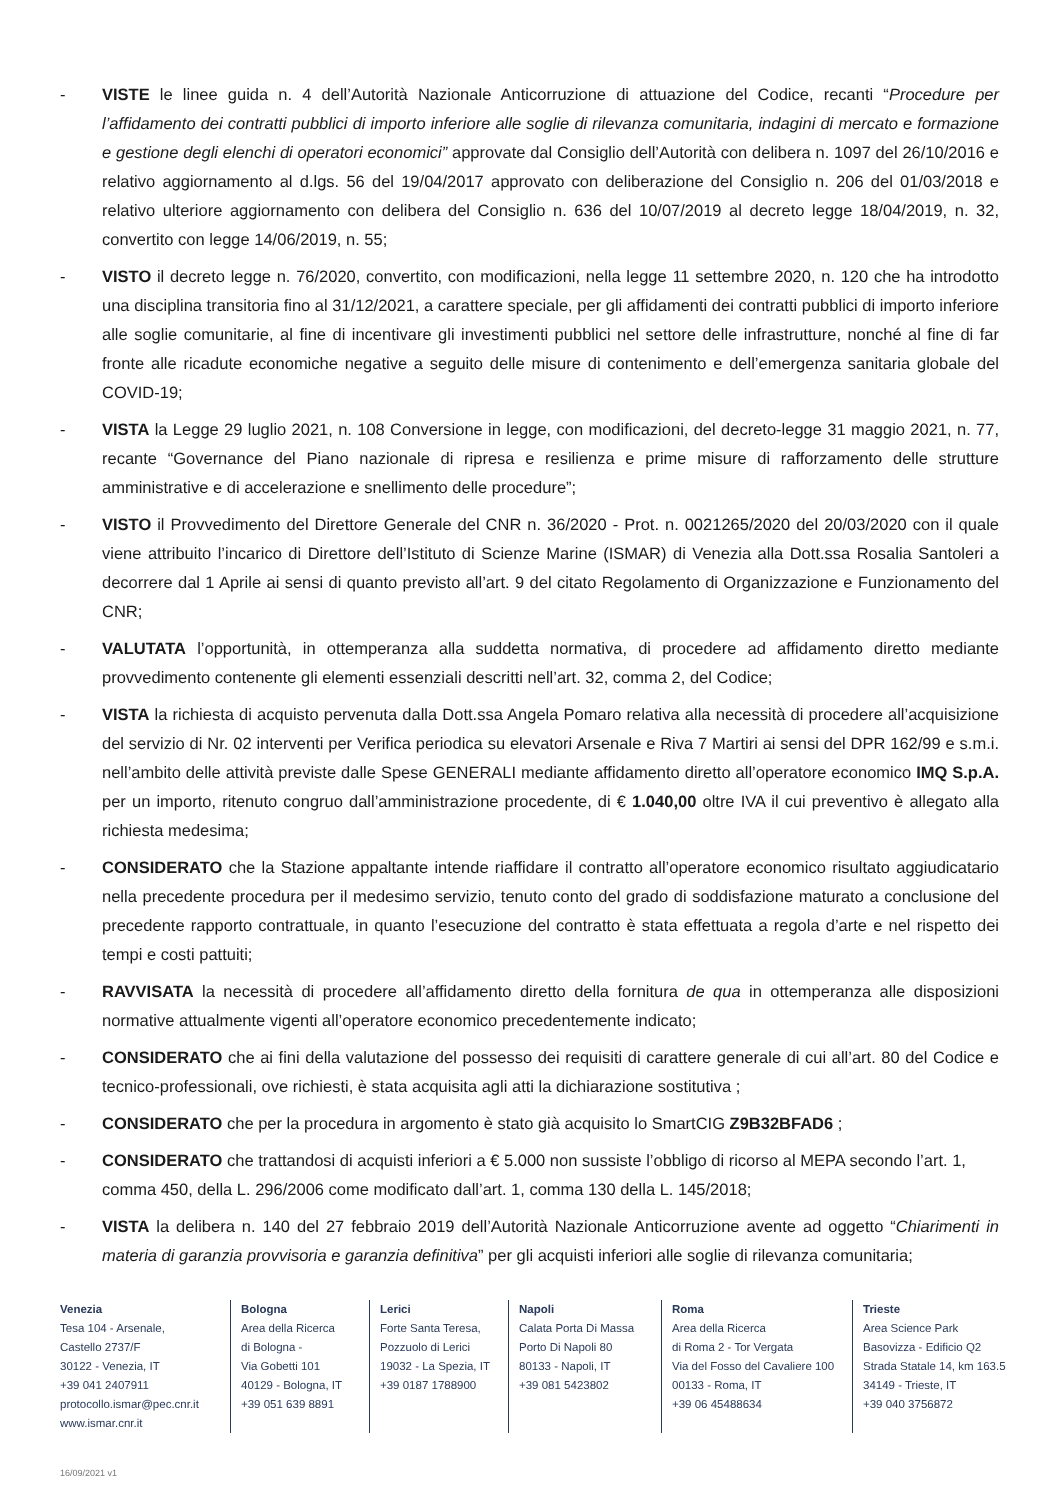- VISTE le linee guida n. 4 dell’Autorità Nazionale Anticorruzione di attuazione del Codice, recanti “Procedure per l’affidamento dei contratti pubblici di importo inferiore alle soglie di rilevanza comunitaria, indagini di mercato e formazione e gestione degli elenchi di operatori economici” approvate dal Consiglio dell’Autorità con delibera n. 1097 del 26/10/2016 e relativo aggiornamento al d.lgs. 56 del 19/04/2017 approvato con deliberazione del Consiglio n. 206 del 01/03/2018 e relativo ulteriore aggiornamento con delibera del Consiglio n. 636 del 10/07/2019 al decreto legge 18/04/2019, n. 32, convertito con legge 14/06/2019, n. 55;
- VISTO il decreto legge n. 76/2020, convertito, con modificazioni, nella legge 11 settembre 2020, n. 120 che ha introdotto una disciplina transitoria fino al 31/12/2021, a carattere speciale, per gli affidamenti dei contratti pubblici di importo inferiore alle soglie comunitarie, al fine di incentivare gli investimenti pubblici nel settore delle infrastrutture, nonché al fine di far fronte alle ricadute economiche negative a seguito delle misure di contenimento e dell’emergenza sanitaria globale del COVID-19;
- VISTA la Legge 29 luglio 2021, n. 108 Conversione in legge, con modificazioni, del decreto-legge 31 maggio 2021, n. 77, recante “Governance del Piano nazionale di ripresa e resilienza e prime misure di rafforzamento delle strutture amministrative e di accelerazione e snellimento delle procedure”;
- VISTO il Provvedimento del Direttore Generale del CNR n. 36/2020 - Prot. n. 0021265/2020 del 20/03/2020 con il quale viene attribuito l’incarico di Direttore dell’Istituto di Scienze Marine (ISMAR) di Venezia alla Dott.ssa Rosalia Santoleri a decorrere dal 1 Aprile ai sensi di quanto previsto all’art. 9 del citato Regolamento di Organizzazione e Funzionamento del CNR;
- VALUTATA l’opportunità, in ottemperanza alla suddetta normativa, di procedere ad affidamento diretto mediante provvedimento contenente gli elementi essenziali descritti nell’art. 32, comma 2, del Codice;
- VISTA la richiesta di acquisto pervenuta dalla Dott.ssa Angela Pomaro relativa alla necessità di procedere all’acquisizione del servizio di Nr. 02 interventi per Verifica periodica su elevatori Arsenale e Riva 7 Martiri ai sensi del DPR 162/99 e s.m.i. nell’ambito delle attività previste dalle Spese GENERALI mediante affidamento diretto all’operatore economico IMQ S.p.A. per un importo, ritenuto congruo dall’amministrazione procedente, di € 1.040,00 oltre IVA il cui preventivo è allegato alla richiesta medesima;
- CONSIDERATO che la Stazione appaltante intende riaffidare il contratto all’operatore economico risultato aggiudicatario nella precedente procedura per il medesimo servizio, tenuto conto del grado di soddisfazione maturato a conclusione del precedente rapporto contrattuale, in quanto l’esecuzione del contratto è stata effettuata a regola d’arte e nel rispetto dei tempi e costi pattuiti;
- RAVVISATA la necessità di procedere all’affidamento diretto della fornitura de qua in ottemperanza alle disposizioni normative attualmente vigenti all’operatore economico precedentemente indicato;
- CONSIDERATO che ai fini della valutazione del possesso dei requisiti di carattere generale di cui all’art. 80 del Codice e tecnico-professionali, ove richiesti, è stata acquisita agli atti la dichiarazione sostitutiva ;
- CONSIDERATO che per la procedura in argomento è stato già acquisito lo SmartCIG Z9B32BFAD6 ;
- CONSIDERATO che trattandosi di acquisti inferiori a € 5.000 non sussiste l’obbligo di ricorso al MEPA secondo l’art. 1, comma 450, della L. 296/2006 come modificato dall’art. 1, comma 130 della L. 145/2018;
- VISTA la delibera n. 140 del 27 febbraio 2019 dell’Autorità Nazionale Anticorruzione avente ad oggetto “Chiarimenti in materia di garanzia provvisoria e garanzia definitiva” per gli acquisti inferiori alle soglie di rilevanza comunitaria;
Venezia
Tesa 104 - Arsenale,
Castello 2737/F
30122 - Venezia, IT
+39 041 2407911
protocollo.ismar@pec.cnr.it
www.ismar.cnr.it
Bologna
Area della Ricerca
di Bologna -
Via Gobetti 101
40129 - Bologna, IT
+39 051 639 8891
Lerici
Forte Santa Teresa,
Pozzuolo di Lerici
19032 - La Spezia, IT
+39 0187 1788900
Napoli
Calata Porta Di Massa
Porto Di Napoli 80
80133 - Napoli, IT
+39 081 5423802
Roma
Area della Ricerca
di Roma 2 - Tor Vergata
Via del Fosso del Cavaliere 100
00133 - Roma, IT
+39 06 45488634
Trieste
Area Science Park
Basovizza - Edificio Q2
Strada Statale 14, km 163.5
34149 - Trieste, IT
+39 040 3756872
16/09/2021 v1